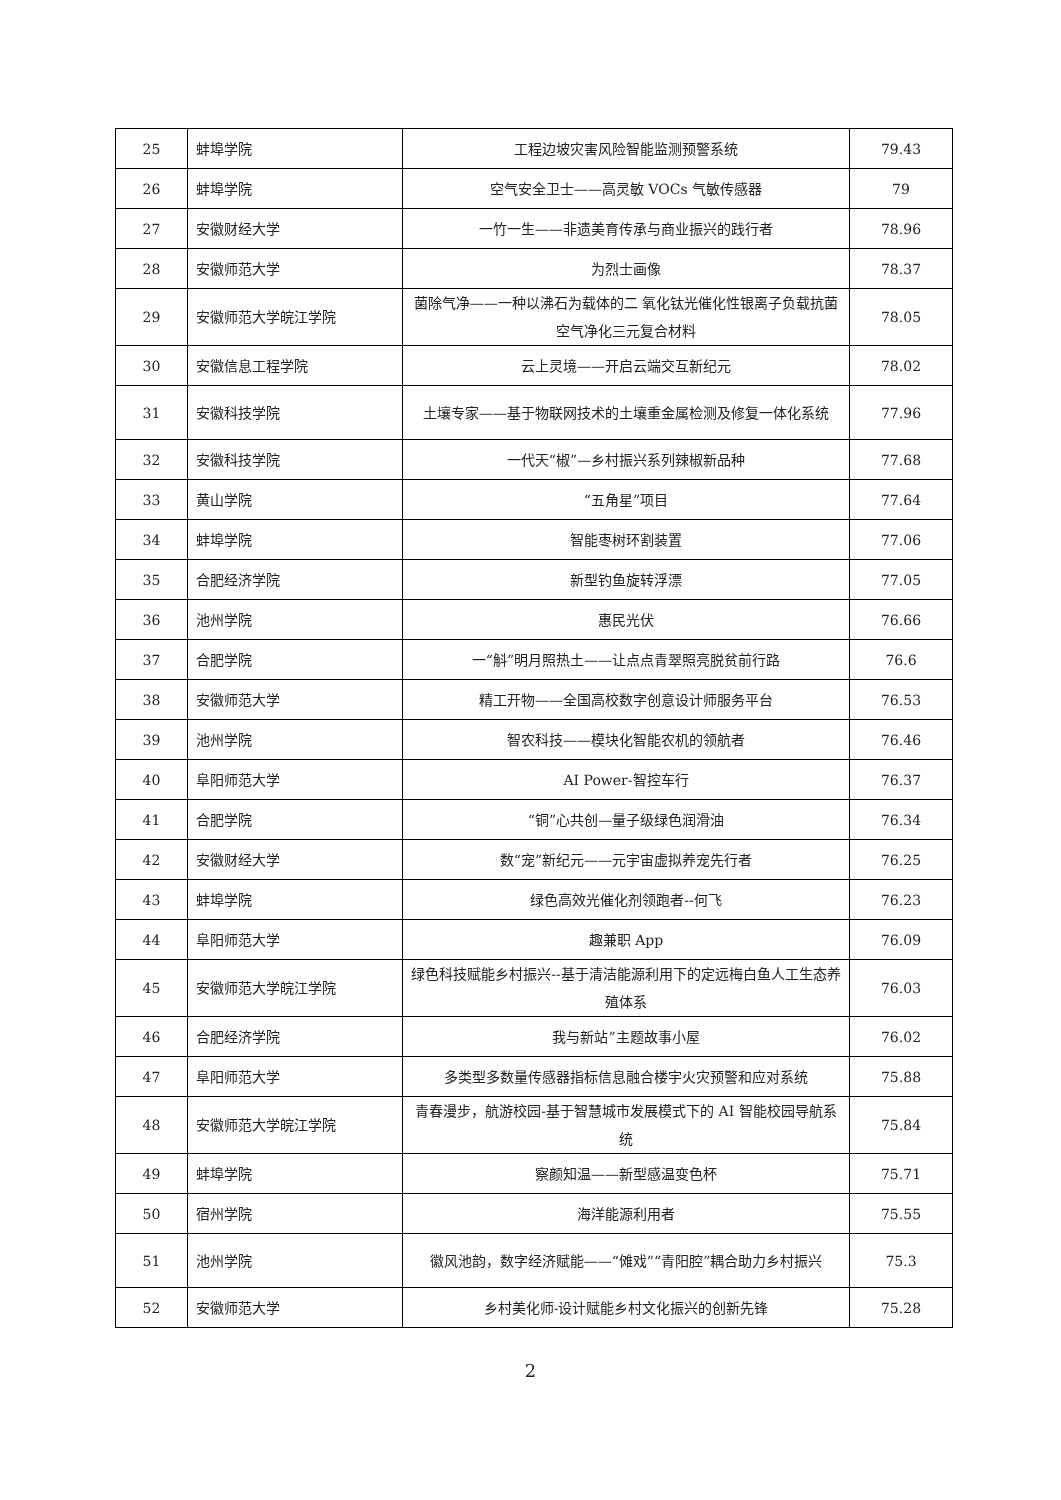| 25 | 蚌埠学院 | 工程边坡灾害风险智能监测预警系统 | 79.43 |
| 26 | 蚌埠学院 | 空气安全卫士——高灵敏 VOCs 气敏传感器 | 79 |
| 27 | 安徽财经大学 | 一竹一生——非遗美育传承与商业振兴的践行者 | 78.96 |
| 28 | 安徽师范大学 | 为烈士画像 | 78.37 |
| 29 | 安徽师范大学皖江学院 | 菌除气净——一种以沸石为载体的二 氧化钛光催化性银离子负载抗菌空气净化三元复合材料 | 78.05 |
| 30 | 安徽信息工程学院 | 云上灵境——开启云端交互新纪元 | 78.02 |
| 31 | 安徽科技学院 | 土壤专家——基于物联网技术的土壤重金属检测及修复一体化系统 | 77.96 |
| 32 | 安徽科技学院 | 一代天“椒”—乡村振兴系列辣椒新品种 | 77.68 |
| 33 | 黄山学院 | “五角星”项目 | 77.64 |
| 34 | 蚌埠学院 | 智能枣树环割装置 | 77.06 |
| 35 | 合肥经济学院 | 新型钓鱼旋转浮漂 | 77.05 |
| 36 | 池州学院 | 惠民光伏 | 76.66 |
| 37 | 合肥学院 | 一“斛”明月照热土——让点点青翠照亮脱贫前行路 | 76.6 |
| 38 | 安徽师范大学 | 精工开物——全国高校数字创意设计师服务平台 | 76.53 |
| 39 | 池州学院 | 智农科技——模块化智能农机的领航者 | 76.46 |
| 40 | 阜阳师范大学 | AI Power-智控车行 | 76.37 |
| 41 | 合肥学院 | “铜”心共创—量子级绿色润滑油 | 76.34 |
| 42 | 安徽财经大学 | 数“宠”新纪元——元宇宙虚拟养宠先行者 | 76.25 |
| 43 | 蚌埠学院 | 绿色高效光催化剂领跑者--何飞 | 76.23 |
| 44 | 阜阳师范大学 | 趣兼职 App | 76.09 |
| 45 | 安徽师范大学皖江学院 | 绿色科技赋能乡村振兴--基于清洁能源利用下的定远梅白鱼人工生态养殖体系 | 76.03 |
| 46 | 合肥经济学院 | 我与新站”主题故事小屋 | 76.02 |
| 47 | 阜阳师范大学 | 多类型多数量传感器指标信息融合楼宇火灾预警和应对系统 | 75.88 |
| 48 | 安徽师范大学皖江学院 | 青春漫步，航游校园-基于智慧城市发展模式下的 AI 智能校园导航系统 | 75.84 |
| 49 | 蚌埠学院 | 察颜知温——新型感温变色杯 | 75.71 |
| 50 | 宿州学院 | 海洋能源利用者 | 75.55 |
| 51 | 池州学院 | 徽风池韵，数字经济赋能——“傩戏”“青阳腔”耦合助力乡村振兴 | 75.3 |
| 52 | 安徽师范大学 | 乡村美化师-设计赋能乡村文化振兴的创新先锋 | 75.28 |
2